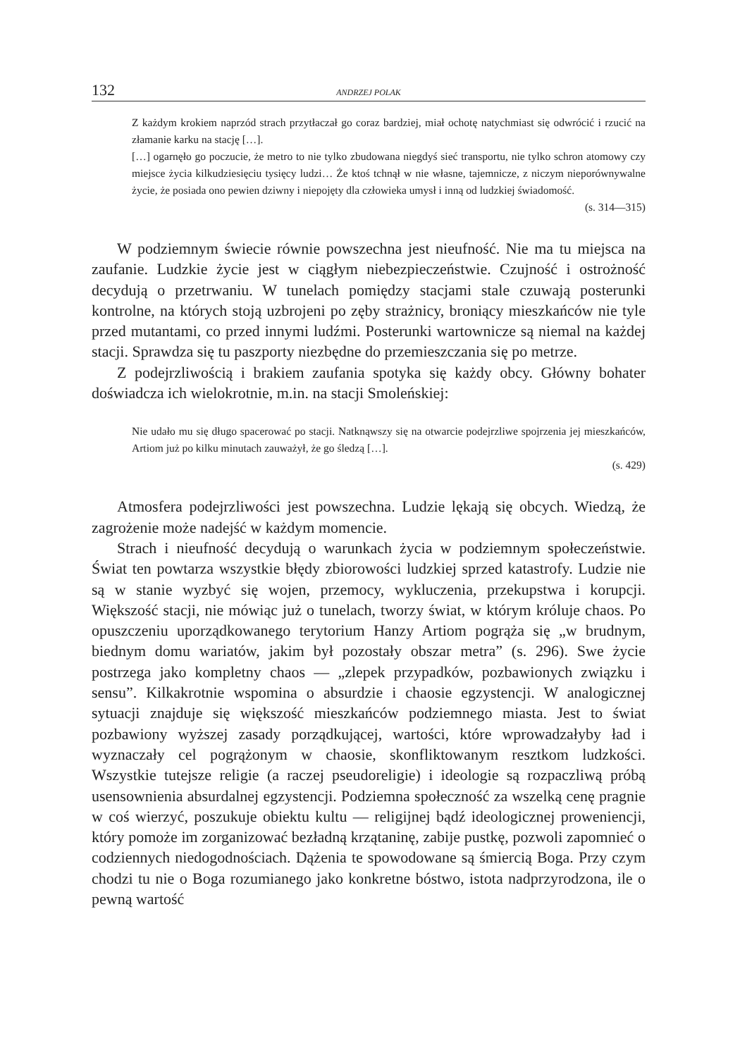132 ANDRZEJ POLAK
Z każdym krokiem naprzód strach przytłaczał go coraz bardziej, miał ochotę natychmiast się odwrócić i rzucić na złamanie karku na stację […].
[…] ogarnęło go poczucie, że metro to nie tylko zbudowana niegdyś sieć transportu, nie tylko schron atomowy czy miejsce życia kilkudziesięciu tysięcy ludzi… Że ktoś tchnął w nie własne, tajemnicze, z niczym nieporównywalne życie, że posiada ono pewien dziwny i niepojęty dla człowieka umysł i inną od ludzkiej świadomość.
(s. 314—315)
W podziemnym świecie równie powszechna jest nieufność. Nie ma tu miejsca na zaufanie. Ludzkie życie jest w ciągłym niebezpieczeństwie. Czujność i ostrożność decydują o przetrwaniu. W tunelach pomiędzy stacjami stale czuwają posterunki kontrolne, na których stoją uzbrojeni po zęby strażnicy, broniący mieszkańców nie tyle przed mutantami, co przed innymi ludźmi. Posterunki wartownicze są niemal na każdej stacji. Sprawdza się tu paszporty niezbędne do przemieszczania się po metrze.
Z podejrzliwością i brakiem zaufania spotyka się każdy obcy. Główny bohater doświadcza ich wielokrotnie, m.in. na stacji Smoleńskiej:
Nie udało mu się długo spacerować po stacji. Natknąwszy się na otwarcie podejrzliwe spojrzenia jej mieszkańców, Artiom już po kilku minutach zauważył, że go śledzą […].
(s. 429)
Atmosfera podejrzliwości jest powszechna. Ludzie lękają się obcych. Wiedzą, że zagrożenie może nadejść w każdym momencie.
Strach i nieufność decydują o warunkach życia w podziemnym społeczeństwie. Świat ten powtarza wszystkie błędy zbiorowości ludzkiej sprzed katastrofy. Ludzie nie są w stanie wyzbyć się wojen, przemocy, wykluczenia, przekupstwa i korupcji. Większość stacji, nie mówiąc już o tunelach, tworzy świat, w którym króluje chaos. Po opuszczeniu uporządkowanego terytorium Hanzy Artiom pogrąża się „w brudnym, biednym domu wariatów, jakim był pozostały obszar metra” (s. 296). Swe życie postrzega jako kompletny chaos — „zlepek przypadków, pozbawionych związku i sensu”. Kilkakrotnie wspomina o absurdzie i chaosie egzystencji. W analogicznej sytuacji znajduje się większość mieszkańców podziemnego miasta. Jest to świat pozbawiony wyższej zasady porządkującej, wartości, które wprowadzałyby ład i wyznaczały cel pogrążonym w chaosie, skonfliktowanym resztkom ludzkości. Wszystkie tutejsze religie (a raczej pseudoreligie) i ideologie są rozpaczliwą próbą usensownienia absurdalnej egzystencji. Podziemna społeczność za wszelką cenę pragnie w coś wierzyć, poszukuje obiektu kultu — religijnej bądź ideologicznej proweniencji, który pomoże im zorganizować bezładną krzątaninę, zabije pustkę, pozwoli zapomnieć o codziennych niedogodnościach. Dążenia te spowodowane są śmiercią Boga. Przy czym chodzi tu nie o Boga rozumianego jako konkretne bóstwo, istota nadprzyrodzona, ile o pewną wartość